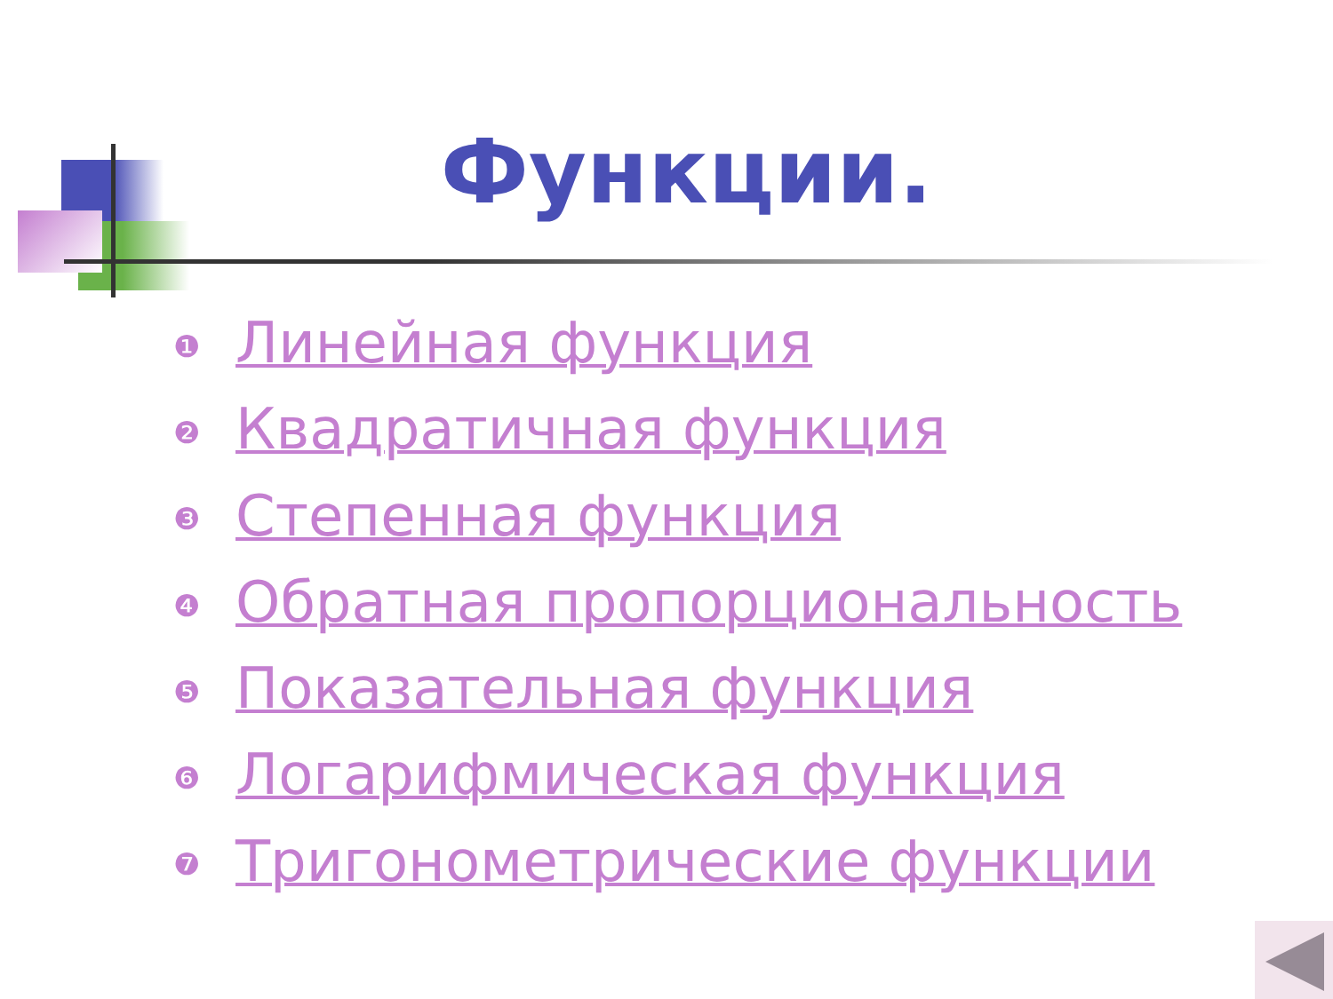Функции.
❶ Линейная функция
❷ Квадратичная функция
❸ Степенная функция
❹ Обратная пропорциональность
❺ Показательная функция
❻ Логарифмическая функция
❼ Тригонометрические функции